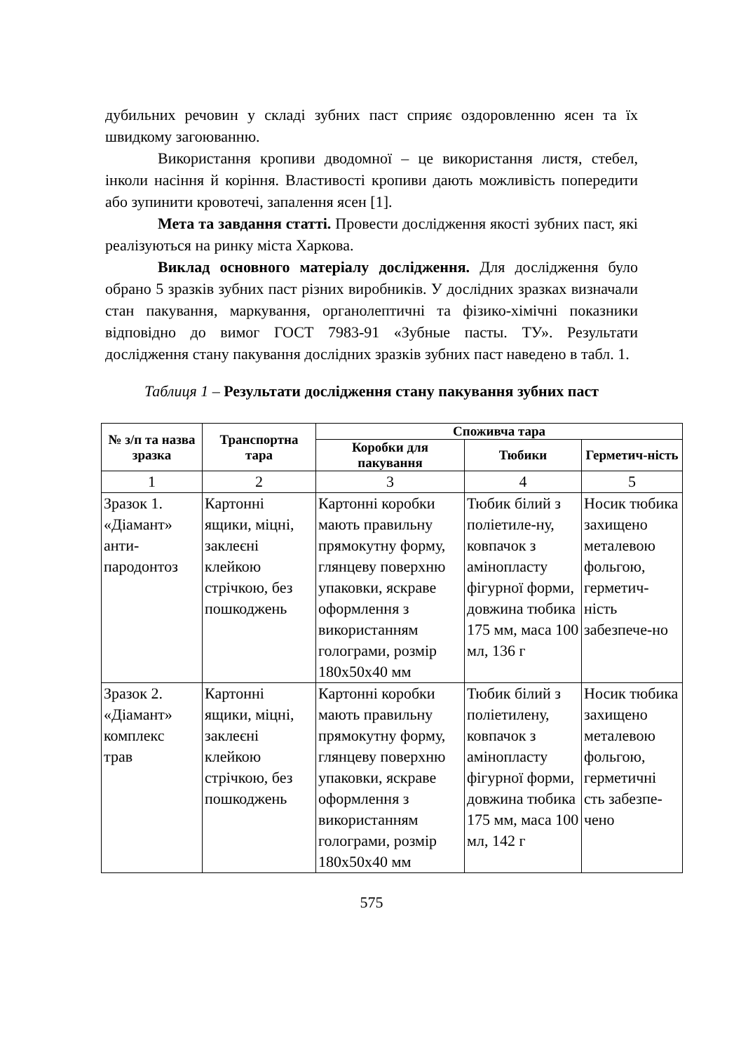дубильних речовин у складі зубних паст сприяє оздоровленню ясен та їх швидкому загоюванню.
Використання кропиви дводомної – це використання листя, стебел, інколи насіння й коріння. Властивості кропиви дають можливість попередити або зупинити кровотечі, запалення ясен [1].
Мета та завдання статті. Провести дослідження якості зубних паст, які реалізуються на ринку міста Харкова.
Виклад основного матеріалу дослідження. Для дослідження було обрано 5 зразків зубних паст різних виробників. У дослідних зразках визначали стан пакування, маркування, органолептичні та фізико-хімічні показники відповідно до вимог ГОСТ 7983-91 «Зубные пасты. ТУ». Результати дослідження стану пакування дослідних зразків зубних паст наведено в табл. 1.
Таблиця 1 – Результати дослідження стану пакування зубних паст
| № з/п та назва зразка | Транспортна тара | Споживча тара | | |
| --- | --- | --- | --- | --- |
| | | Коробки для пакування | Тюбики | Герметич-ність |
| 1 | 2 | 3 | 4 | 5 |
| Зразок 1. «Діамант» анти- пародонтоз | Картонні ящики, міцні, заклеєні клейкою стрічкою, без пошкоджень | Картонні коробки мають правильну прямокутну форму, глянцеву поверхню упаковки, яскраве оформлення з використанням голограми, розмір 180х50х40 мм | Тюбик білий з поліетиле-ну, ковпачок з амінопласту фігурної форми, довжина тюбика 175 мм, маса 100 мл, 136 г | Носик тюбика захищено металевою фольгою, герметич-ність забезпече-но |
| Зразок 2. «Діамант» комплекс трав | Картонні ящики, міцні, заклеєні клейкою стрічкою, без пошкоджень | Картонні коробки мають правильну прямокутну форму, глянцеву поверхню упаковки, яскраве оформлення з використанням голограми, розмір 180х50х40 мм | Тюбик білий з поліетилену, ковпачок з амінопласту фігурної форми, довжина тюбика 175 мм, маса 100 мл, 142 г | Носик тюбика захищено металевою фольгою, герметичні сть забезпе-чено |
575